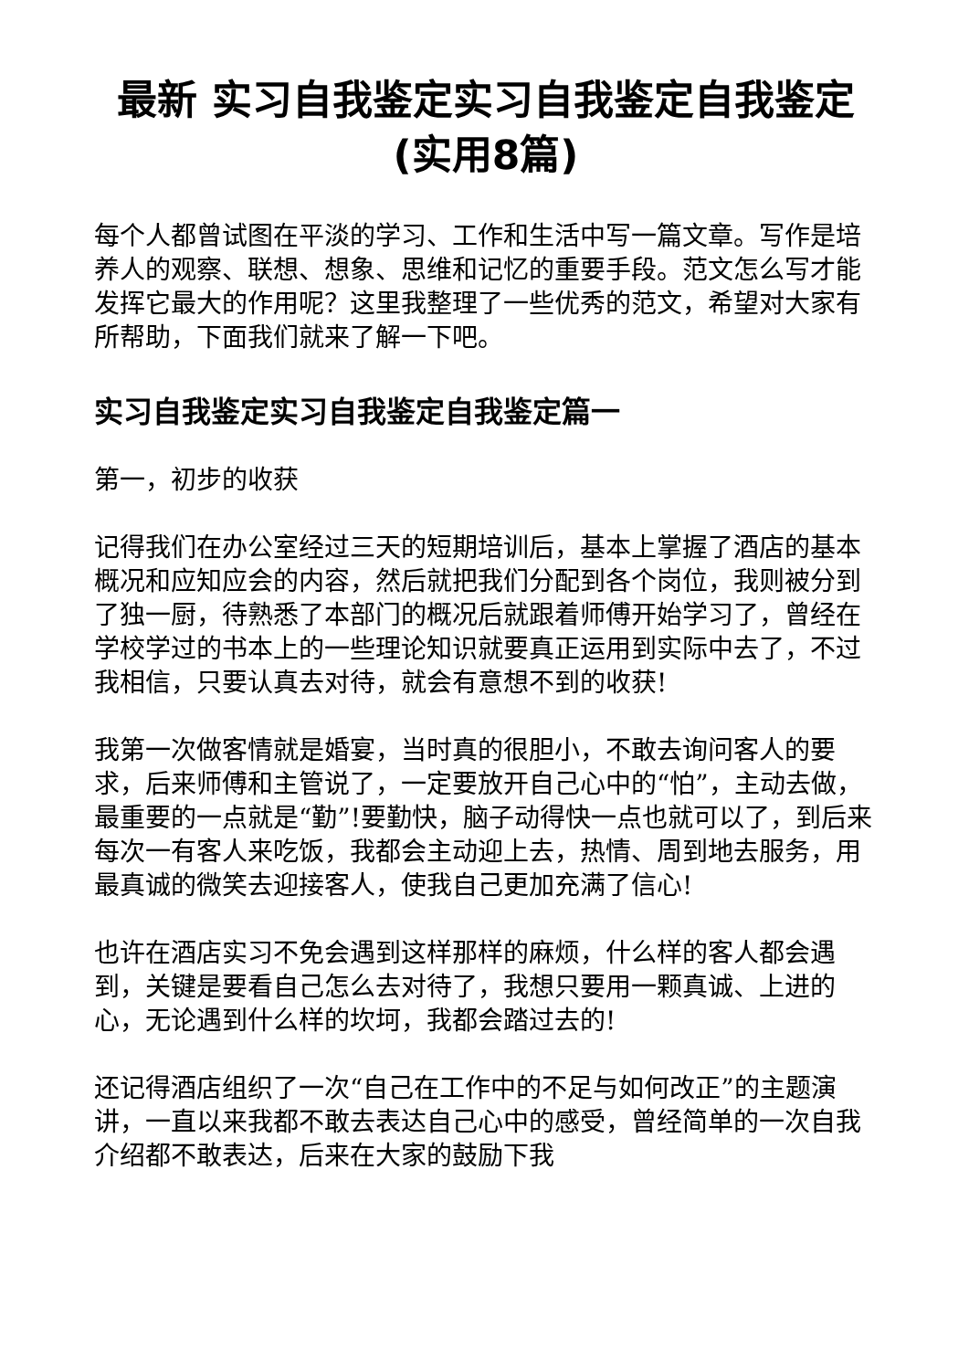最新 实习自我鉴定实习自我鉴定自我鉴定(实用8篇)
每个人都曾试图在平淡的学习、工作和生活中写一篇文章。写作是培养人的观察、联想、想象、思维和记忆的重要手段。范文怎么写才能发挥它最大的作用呢？这里我整理了一些优秀的范文，希望对大家有所帮助，下面我们就来了解一下吧。
实习自我鉴定实习自我鉴定自我鉴定篇一
第一，初步的收获
记得我们在办公室经过三天的短期培训后，基本上掌握了酒店的基本概况和应知应会的内容，然后就把我们分配到各个岗位，我则被分到了独一厨，待熟悉了本部门的概况后就跟着师傅开始学习了，曾经在学校学过的书本上的一些理论知识就要真正运用到实际中去了，不过我相信，只要认真去对待，就会有意想不到的收获!
我第一次做客情就是婚宴，当时真的很胆小，不敢去询问客人的要求，后来师傅和主管说了，一定要放开自己心中的“怕”，主动去做，最重要的一点就是“勤”!要勤快，脑子动得快一点也就可以了，到后来每次一有客人来吃饭，我都会主动迎上去，热情、周到地去服务，用最真诚的微笑去迎接客人，使我自己更加充满了信心!
也许在酒店实习不免会遇到这样那样的麻烦，什么样的客人都会遇到，关键是要看自己怎么去对待了，我想只要用一颗真诚、上进的心，无论遇到什么样的坎坷，我都会踏过去的!
还记得酒店组织了一次“自己在工作中的不足与如何改正”的主题演讲，一直以来我都不敢去表达自己心中的感受，曾经简单的一次自我介绍都不敢表达，后来在大家的鼓励下我